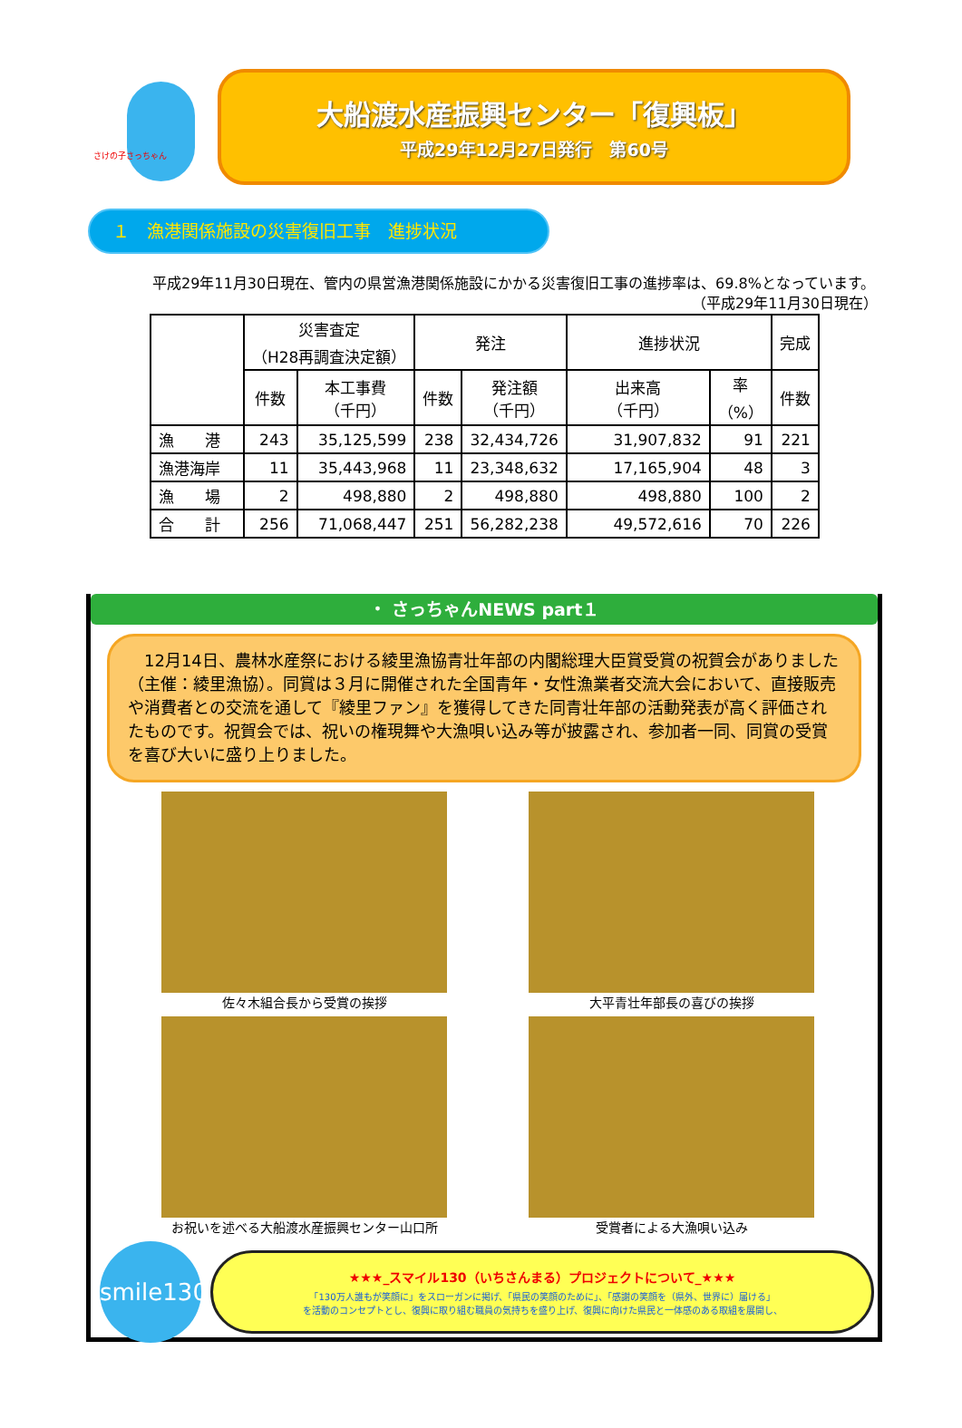さけの子さっちゃん
大船渡水産振興センター「復興板」
平成29年12月27日発行　第60号
１　漁港関係施設の災害復旧工事　進捗状況
平成29年11月30日現在、管内の県営漁港関係施設にかかる災害復旧工事の進捗率は、69.8%となっています。 （平成29年11月30日現在）
| | 災害査定 （H28再調査決定額） | | 発注 | | 進捗状況 | | 完成 |
| --- | --- | --- | --- | --- | --- | --- | --- |
| | 件数 | 本工事費 （千円） | 件数 | 発注額 （千円） | 出来高 （千円） | 率 （%） | 件数 |
| 漁 港 | 243 | 35,125,599 | 238 | 32,434,726 | 31,907,832 | 91 | 221 |
| 漁港海岸 | 11 | 35,443,968 | 11 | 23,348,632 | 17,165,904 | 48 | 3 |
| 漁 場 | 2 | 498,880 | 2 | 498,880 | 498,880 | 100 | 2 |
| 合 計 | 256 | 71,068,447 | 251 | 56,282,238 | 49,572,616 | 70 | 226 |
・ さっちゃんNEWS part１
　12月14日、農林水産祭における綾里漁協青壮年部の内閣総理大臣賞受賞の祝賀会がありました（主催：綾里漁協）。同賞は３月に開催された全国青年・女性漁業者交流大会において、直接販売や消費者との交流を通して『綾里ファン』を獲得してきた同青壮年部の活動発表が高く評価されたものです。祝賀会では、祝いの権現舞や大漁唄い込み等が披露され、参加者一同、同賞の受賞を喜び大いに盛り上りました。
佐々木組合長から受賞の挨拶
大平青壮年部長の喜びの挨拶
お祝いを述べる大船渡水産振興センター山口所
受賞者による大漁唄い込み
smile130
★★★_スマイル130（いちさんまる）プロジェクトについて_★★★
「130万人誰もが笑顔に」をスローガンに掲げ、「県民の笑顔のために」、「感謝の笑顔を（県外、世界に）届ける」
を活動のコンセプトとし、復興に取り組む職員の気持ちを盛り上げ、復興に向けた県民と一体感のある取組を展開し、